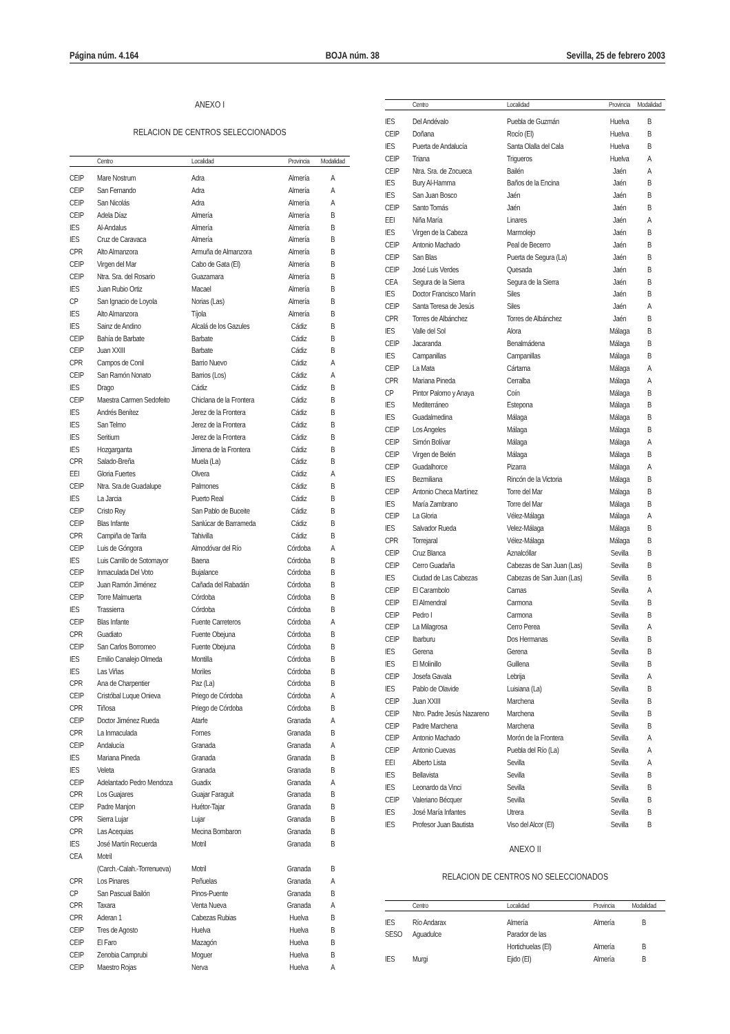Página núm. 4.164 BOJA núm. 38 Sevilla, 25 de febrero 2003
ANEXO I
RELACION DE CENTROS SELECCIONADOS
| | Centro | Localidad | Provincia | Modalidad |
| --- | --- | --- | --- | --- |
| CEIP | Mare Nostrum | Adra | Almería | A |
| CEIP | San Fernando | Adra | Almería | A |
| CEIP | San Nicolás | Adra | Almería | A |
| CEIP | Adela Díaz | Almería | Almería | B |
| IES | Al-Andalus | Almería | Almería | B |
| IES | Cruz de Caravaca | Almería | Almería | B |
| CPR | Alto Almanzora | Armuña de Almanzora | Almería | B |
| CEIP | Virgen del Mar | Cabo de Gata (El) | Almería | B |
| CEIP | Ntra. Sra. del Rosario | Guazamara | Almería | B |
| IES | Juan Rubio Ortiz | Macael | Almería | B |
| CP | San Ignacio de Loyola | Norias (Las) | Almería | B |
| IES | Alto Almanzora | Tíjola | Almería | B |
| IES | Sainz de Andino | Alcalá de los Gazules | Cádiz | B |
| CEIP | Bahía de Barbate | Barbate | Cádiz | B |
| CEIP | Juan XXIII | Barbate | Cádiz | B |
| CPR | Campos de Conil | Barrio Nuevo | Cádiz | A |
| CEIP | San Ramón Nonato | Barrios (Los) | Cádiz | A |
| IES | Drago | Cádiz | Cádiz | B |
| CEIP | Maestra Carmen Sedofeito | Chiclana de la Frontera | Cádiz | B |
| IES | Andrés Benítez | Jerez de la Frontera | Cádiz | B |
| IES | San Telmo | Jerez de la Frontera | Cádiz | B |
| IES | Seritium | Jerez de la Frontera | Cádiz | B |
| IES | Hozgarganta | Jimena de la Frontera | Cádiz | B |
| CPR | Salado-Breña | Muela (La) | Cádiz | B |
| EEI | Gloria Fuertes | Olvera | Cádiz | A |
| CEIP | Ntra. Sra.de Guadalupe | Palmones | Cádiz | B |
| IES | La Jarcia | Puerto Real | Cádiz | B |
| CEIP | Cristo Rey | San Pablo de Buceite | Cádiz | B |
| CEIP | Blas Infante | Sanlúcar de Barrameda | Cádiz | B |
| CPR | Campiña de Tarifa | Tahivilla | Cádiz | B |
| CEIP | Luis de Góngora | Almodóvar del Río | Córdoba | A |
| IES | Luis Carrillo de Sotomayor | Baena | Córdoba | B |
| CEIP | Inmaculada Del Voto | Bujalance | Córdoba | B |
| CEIP | Juan Ramón Jiménez | Cañada del Rabadán | Córdoba | B |
| CEIP | Torre Malmuerta | Córdoba | Córdoba | B |
| IES | Trassierra | Córdoba | Córdoba | B |
| CEIP | Blas Infante | Fuente Carreteros | Córdoba | A |
| CPR | Guadiato | Fuente Obejuna | Córdoba | B |
| CEIP | San Carlos Borromeo | Fuente Obejuna | Córdoba | B |
| IES | Emilio Canalejo Olmeda | Montilla | Córdoba | B |
| IES | Las Viñas | Moriles | Córdoba | B |
| CPR | Ana de Charpentier | Paz (La) | Córdoba | B |
| CEIP | Cristóbal Luque Onieva | Priego de Córdoba | Córdoba | A |
| CPR | Tiñosa | Priego de Córdoba | Córdoba | B |
| CEIP | Doctor Jiménez Rueda | Atarfe | Granada | A |
| CPR | La Inmaculada | Fornes | Granada | B |
| CEIP | Andalucía | Granada | Granada | A |
| IES | Mariana Pineda | Granada | Granada | B |
| IES | Veleta | Granada | Granada | B |
| CEIP | Adelantado Pedro Mendoza | Guadix | Granada | A |
| CPR | Los Guajares | Guajar Faraguit | Granada | B |
| CEIP | Padre Manjon | Huétor-Tajar | Granada | B |
| CPR | Sierra Lujar | Lujar | Granada | B |
| CPR | Las Acequias | Mecina Bombaron | Granada | B |
| IES | José Martín Recuerda | Motril | Granada | B |
| CEA | Motril | | | |
| | (Carch.-Calah.-Torrenueva) | Motril | Granada | B |
| CPR | Los Pinares | Peñuelas | Granada | A |
| CP | San Pascual Bailón | Pinos-Puente | Granada | B |
| CPR | Taxara | Venta Nueva | Granada | A |
| CPR | Aderan 1 | Cabezas Rubias | Huelva | B |
| CEIP | Tres de Agosto | Huelva | Huelva | B |
| CEIP | El Faro | Mazagón | Huelva | B |
| CEIP | Zenobia Camprubi | Moguer | Huelva | B |
| CEIP | Maestro Rojas | Nerva | Huelva | A |
| | Centro | Localidad | Provincia | Modalidad |
| --- | --- | --- | --- | --- |
| IES | Del Andévalo | Puebla de Guzmán | Huelva | B |
| CEIP | Doñana | Rocío (El) | Huelva | B |
| IES | Puerta de Andalucía | Santa Olalla del Cala | Huelva | B |
| CEIP | Triana | Trigueros | Huelva | A |
| CEIP | Ntra. Sra. de Zocueca | Bailén | Jaén | A |
| IES | Bury Al-Hamma | Baños de la Encina | Jaén | B |
| IES | San Juan Bosco | Jaén | Jaén | B |
| CEIP | Santo Tomás | Jaén | Jaén | B |
| EEI | Niña María | Linares | Jaén | A |
| IES | Virgen de la Cabeza | Marmolejo | Jaén | B |
| CEIP | Antonio Machado | Peal de Becerro | Jaén | B |
| CEIP | San Blas | Puerta de Segura (La) | Jaén | B |
| CEIP | José Luis Verdes | Quesada | Jaén | B |
| CEA | Segura de la Sierra | Segura de la Sierra | Jaén | B |
| IES | Doctor Francisco Marín | Siles | Jaén | B |
| CEIP | Santa Teresa de Jesús | Siles | Jaén | A |
| CPR | Torres de Albánchez | Torres de Albánchez | Jaén | B |
| IES | Valle del Sol | Alora | Málaga | B |
| CEIP | Jacaranda | Benalmádena | Málaga | B |
| IES | Campanillas | Campanillas | Málaga | B |
| CEIP | La Mata | Cártama | Málaga | A |
| CPR | Mariana Pineda | Cerralba | Málaga | A |
| CP | Pintor Palomo y Anaya | Coín | Málaga | B |
| IES | Mediterráneo | Estepona | Málaga | B |
| IES | Guadalmedina | Málaga | Málaga | B |
| CEIP | Los Angeles | Málaga | Málaga | B |
| CEIP | Simón Bolívar | Málaga | Málaga | A |
| CEIP | Virgen de Belén | Málaga | Málaga | B |
| CEIP | Guadalhorce | Pizarra | Málaga | A |
| IES | Bezmiliana | Rincón de la Victoria | Málaga | B |
| CEIP | Antonio Checa Martínez | Torre del Mar | Málaga | B |
| IES | María Zambrano | Torre del Mar | Málaga | B |
| CEIP | La Gloria | Vélez-Málaga | Málaga | A |
| IES | Salvador Rueda | Velez-Málaga | Málaga | B |
| CPR | Torrejaral | Vélez-Málaga | Málaga | B |
| CEIP | Cruz Blanca | Aznalcóllar | Sevilla | B |
| CEIP | Cerro Guadaña | Cabezas de San Juan (Las) | Sevilla | B |
| IES | Ciudad de Las Cabezas | Cabezas de San Juan (Las) | Sevilla | B |
| CEIP | El Carambolo | Camas | Sevilla | A |
| CEIP | El Almendral | Carmona | Sevilla | B |
| CEIP | Pedro I | Carmona | Sevilla | B |
| CEIP | La Milagrosa | Cerro Perea | Sevilla | A |
| CEIP | Ibarburu | Dos Hermanas | Sevilla | B |
| IES | Gerena | Gerena | Sevilla | B |
| IES | El Molinillo | Guillena | Sevilla | B |
| CEIP | Josefa Gavala | Lebrija | Sevilla | A |
| IES | Pablo de Olavide | Luisiana (La) | Sevilla | B |
| CEIP | Juan XXIII | Marchena | Sevilla | B |
| CEIP | Ntro. Padre Jesús Nazareno | Marchena | Sevilla | B |
| CEIP | Padre Marchena | Marchena | Sevilla | B |
| CEIP | Antonio Machado | Morón de la Frontera | Sevilla | A |
| CEIP | Antonio Cuevas | Puebla del Río (La) | Sevilla | A |
| EEI | Alberto Lista | Sevilla | Sevilla | A |
| IES | Bellavista | Sevilla | Sevilla | B |
| IES | Leonardo da Vinci | Sevilla | Sevilla | B |
| CEIP | Valeriano Bécquer | Sevilla | Sevilla | B |
| IES | José María Infantes | Utrera | Sevilla | B |
| IES | Profesor Juan Bautista | Viso del Alcor (El) | Sevilla | B |
ANEXO II
RELACION DE CENTROS NO SELECCIONADOS
| | Centro | Localidad | Provincia | Modalidad |
| --- | --- | --- | --- | --- |
| IES | Río Andarax | Almería | Almería | B |
| SESO | Aguadulce | Parador de las | | |
| | | Hortichuelas (El) | Almería | B |
| IES | Murgi | Ejido (El) | Almería | B |